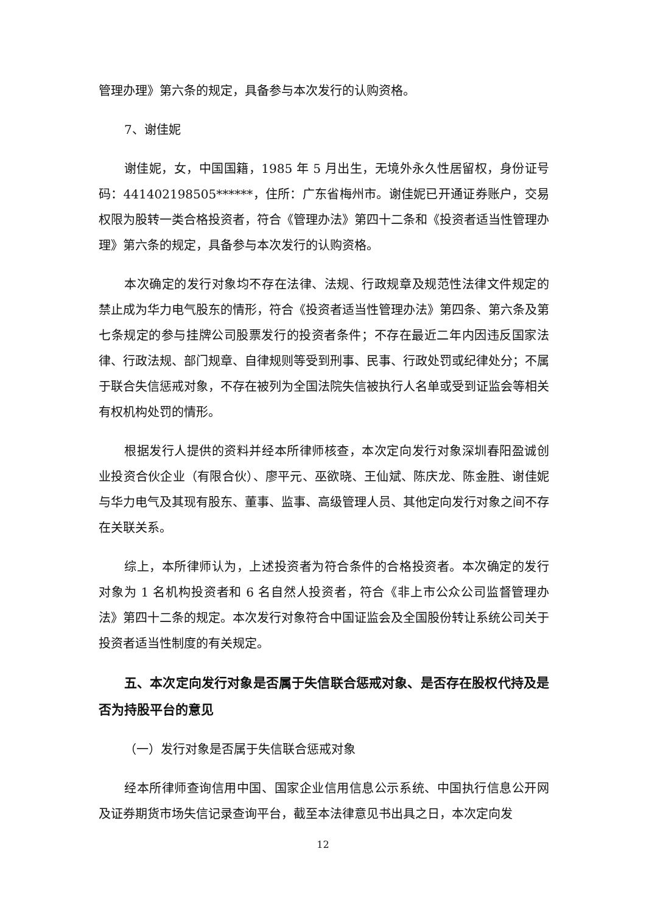管理办理》第六条的规定，具备参与本次发行的认购资格。
7、谢佳妮
谢佳妮，女，中国国籍，1985 年 5 月出生，无境外永久性居留权，身份证号码：441402198505******，住所：广东省梅州市。谢佳妮已开通证券账户，交易权限为股转一类合格投资者，符合《管理办法》第四十二条和《投资者适当性管理办理》第六条的规定，具备参与本次发行的认购资格。
本次确定的发行对象均不存在法律、法规、行政规章及规范性法律文件规定的禁止成为华力电气股东的情形，符合《投资者适当性管理办法》第四条、第六条及第七条规定的参与挂牌公司股票发行的投资者条件；不存在最近二年内因违反国家法律、行政法规、部门规章、自律规则等受到刑事、民事、行政处罚或纪律处分；不属于联合失信惩戒对象，不存在被列为全国法院失信被执行人名单或受到证监会等相关有权机构处罚的情形。
根据发行人提供的资料并经本所律师核查，本次定向发行对象深圳春阳盈诚创业投资合伙企业（有限合伙）、廖平元、巫欲晓、王仙斌、陈庆龙、陈金胜、谢佳妮与华力电气及其现有股东、董事、监事、高级管理人员、其他定向发行对象之间不存在关联关系。
综上，本所律师认为，上述投资者为符合条件的合格投资者。本次确定的发行对象为 1 名机构投资者和 6 名自然人投资者，符合《非上市公众公司监督管理办法》第四十二条的规定。本次发行对象符合中国证监会及全国股份转让系统公司关于投资者适当性制度的有关规定。
五、本次定向发行对象是否属于失信联合惩戒对象、是否存在股权代持及是否为持股平台的意见
（一）发行对象是否属于失信联合惩戒对象
经本所律师查询信用中国、国家企业信用信息公示系统、中国执行信息公开网及证券期货市场失信记录查询平台，截至本法律意见书出具之日，本次定向发
12